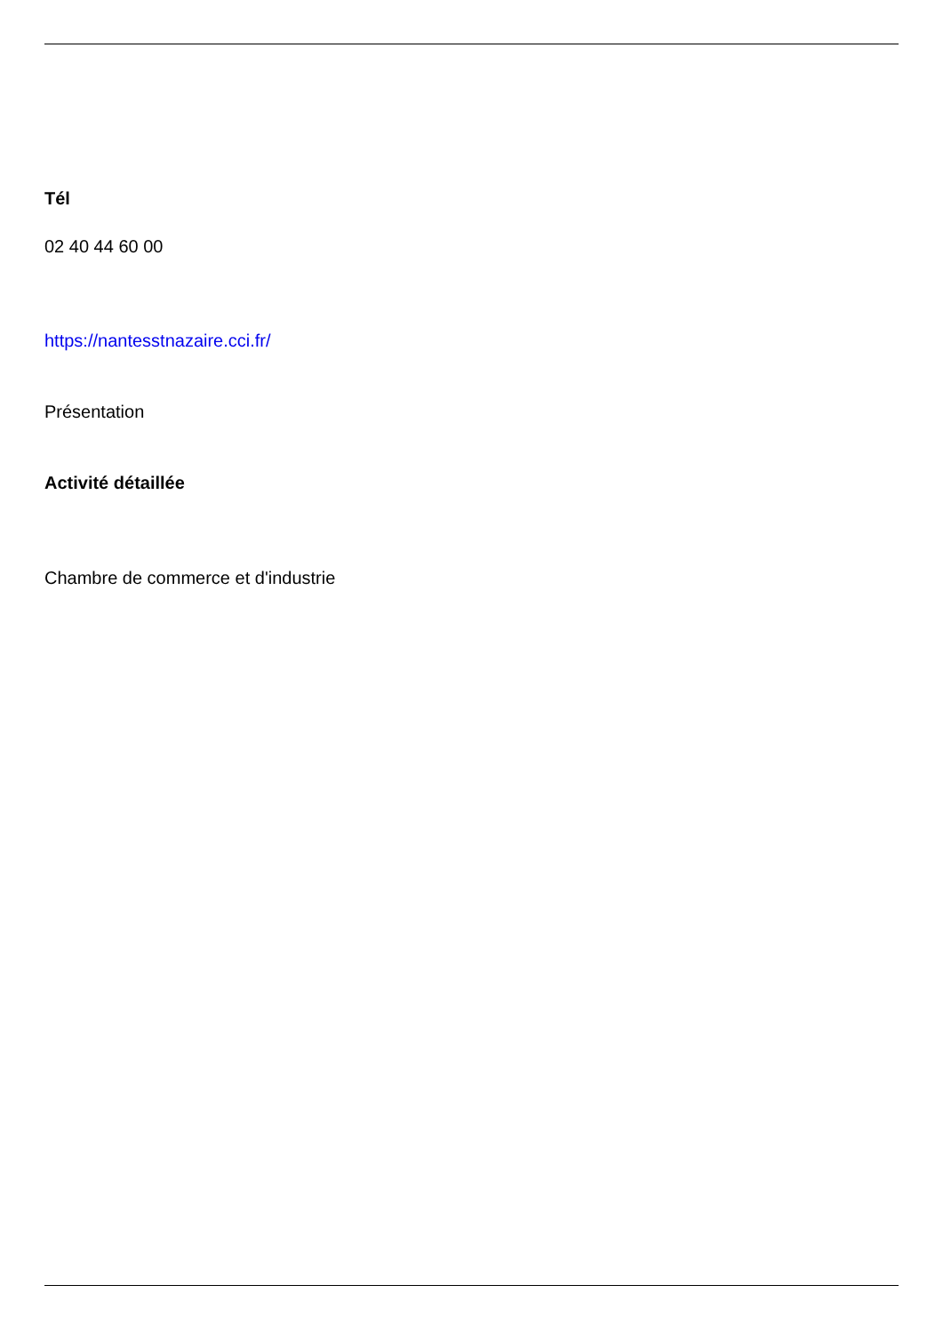Tél
02 40 44 60 00
https://nantesstnazaire.cci.fr/
Présentation
Activité détaillée
Chambre de commerce et d'industrie